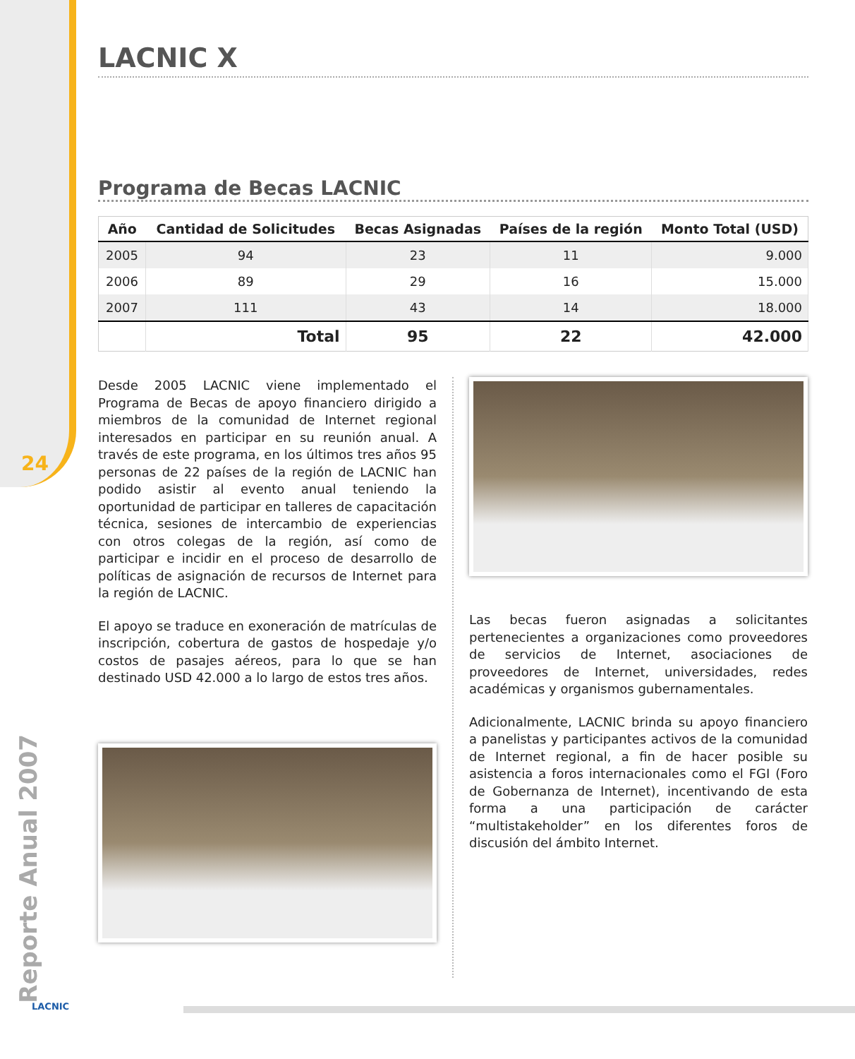24
Reporte Anual 2007
LACNIC X
Programa de Becas LACNIC
| Año | Cantidad de Solicitudes | Becas Asignadas | Países de la región | Monto Total (USD) |
| --- | --- | --- | --- | --- |
| 2005 | 94 | 23 | 11 | 9.000 |
| 2006 | 89 | 29 | 16 | 15.000 |
| 2007 | 111 | 43 | 14 | 18.000 |
| | Total | 95 | 22 | 42.000 |
Desde 2005 LACNIC viene implementado el Programa de Becas de apoyo financiero dirigido a miembros de la comunidad de Internet regional interesados en participar en su reunión anual. A través de este programa, en los últimos tres años 95 personas de 22 países de la región de LACNIC han podido asistir al evento anual teniendo la oportunidad de participar en talleres de capacitación técnica, sesiones de intercambio de experiencias con otros colegas de la región, así como de participar e incidir en el proceso de desarrollo de políticas de asignación de recursos de Internet para la región de LACNIC.
El apoyo se traduce en exoneración de matrículas de inscripción, cobertura de gastos de hospedaje y/o costos de pasajes aéreos, para lo que se han destinado USD 42.000 a lo largo de estos tres años.
Las becas fueron asignadas a solicitantes pertenecientes a organizaciones como proveedores de servicios de Internet, asociaciones de proveedores de Internet, universidades, redes académicas y organismos gubernamentales.
Adicionalmente, LACNIC brinda su apoyo financiero a panelistas y participantes activos de la comunidad de Internet regional, a fin de hacer posible su asistencia a foros internacionales como el FGI (Foro de Gobernanza de Internet), incentivando de esta forma a una participación de carácter “multistakeholder” en los diferentes foros de discusión del ámbito Internet.
LACNIC